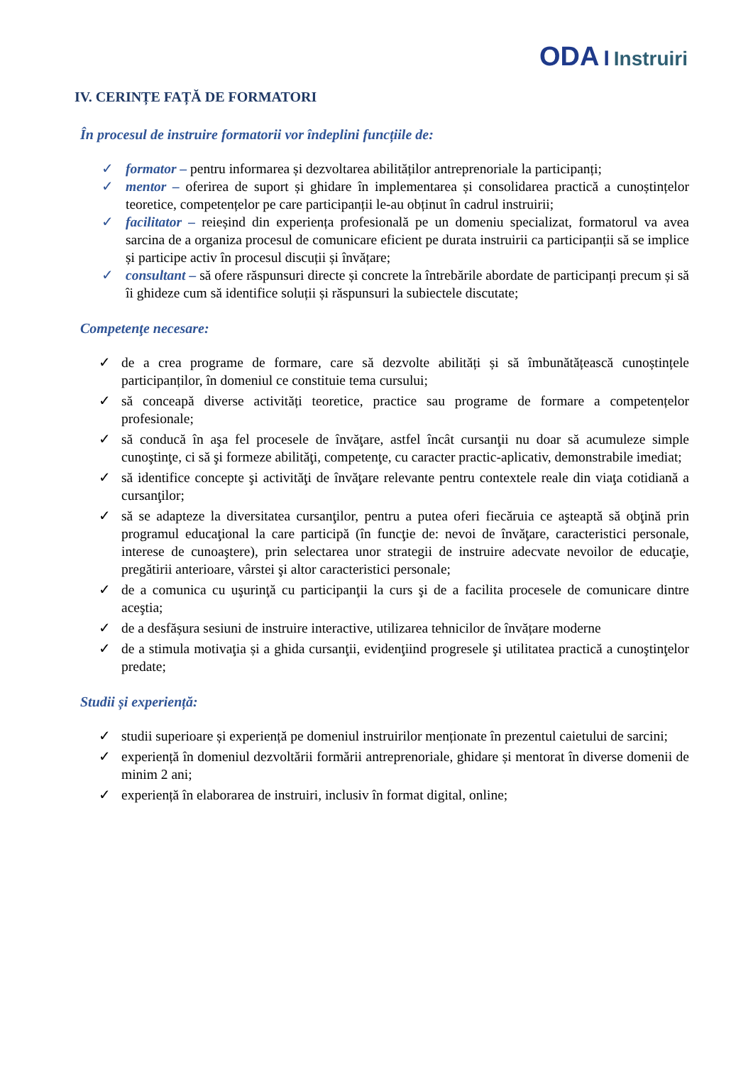ODA I Instruiri
IV. CERINȚE FAȚĂ DE FORMATORI
În procesul de instruire formatorii vor îndeplini funcțiile de:
✓ formator – pentru informarea și dezvoltarea abilităților antreprenoriale la participanți;
✓ mentor – oferirea de suport și ghidare în implementarea și consolidarea practică a cunoștințelor teoretice, competențelor pe care participanții le-au obținut în cadrul instruirii;
✓ facilitator – reieșind din experiența profesională pe un domeniu specializat, formatorul va avea sarcina de a organiza procesul de comunicare eficient pe durata instruirii ca participanții să se implice și participe activ în procesul discuții și învățare;
✓ consultant – să ofere răspunsuri directe și concrete la întrebările abordate de participanți precum și să îi ghideze cum să identifice soluții și răspunsuri la subiectele discutate;
Competenţe necesare:
✓ de a crea programe de formare, care să dezvolte abilități și să îmbunătățească cunoștințele participanților, în domeniul ce constituie tema cursului;
✓ să conceapă diverse activități teoretice, practice sau programe de formare a competențelor profesionale;
✓ să conducă în aşa fel procesele de învăţare, astfel încât cursanţii nu doar să acumuleze simple cunoştinţe, ci să şi formeze abilităţi, competenţe, cu caracter practic-aplicativ, demonstrabile imediat;
✓ să identifice concepte şi activităţi de învăţare relevante pentru contextele reale din viaţa cotidiană a cursanţilor;
✓ să se adapteze la diversitatea cursanţilor, pentru a putea oferi fiecăruia ce aşteaptă să obţină prin programul educaţional la care participă (în funcţie de: nevoi de învăţare, caracteristici personale, interese de cunoaştere), prin selectarea unor strategii de instruire adecvate nevoilor de educaţie, pregătirii anterioare, vârstei şi altor caracteristici personale;
✓ de a comunica cu uşurinţă cu participanţii la curs şi de a facilita procesele de comunicare dintre aceştia;
✓ de a desfășura sesiuni de instruire interactive, utilizarea tehnicilor de învățare moderne
✓ de a stimula motivaţia și a ghida cursanţii, evidenţiind progresele şi utilitatea practică a cunoştinţelor predate;
Studii și experiență:
✓ studii superioare și experiență pe domeniul instruirilor menționate în prezentul caietului de sarcini;
✓ experiență în domeniul dezvoltării formării antreprenoriale, ghidare și mentorat în diverse domenii de minim 2 ani;
✓ experiență în elaborarea de instruiri, inclusiv în format digital, online;